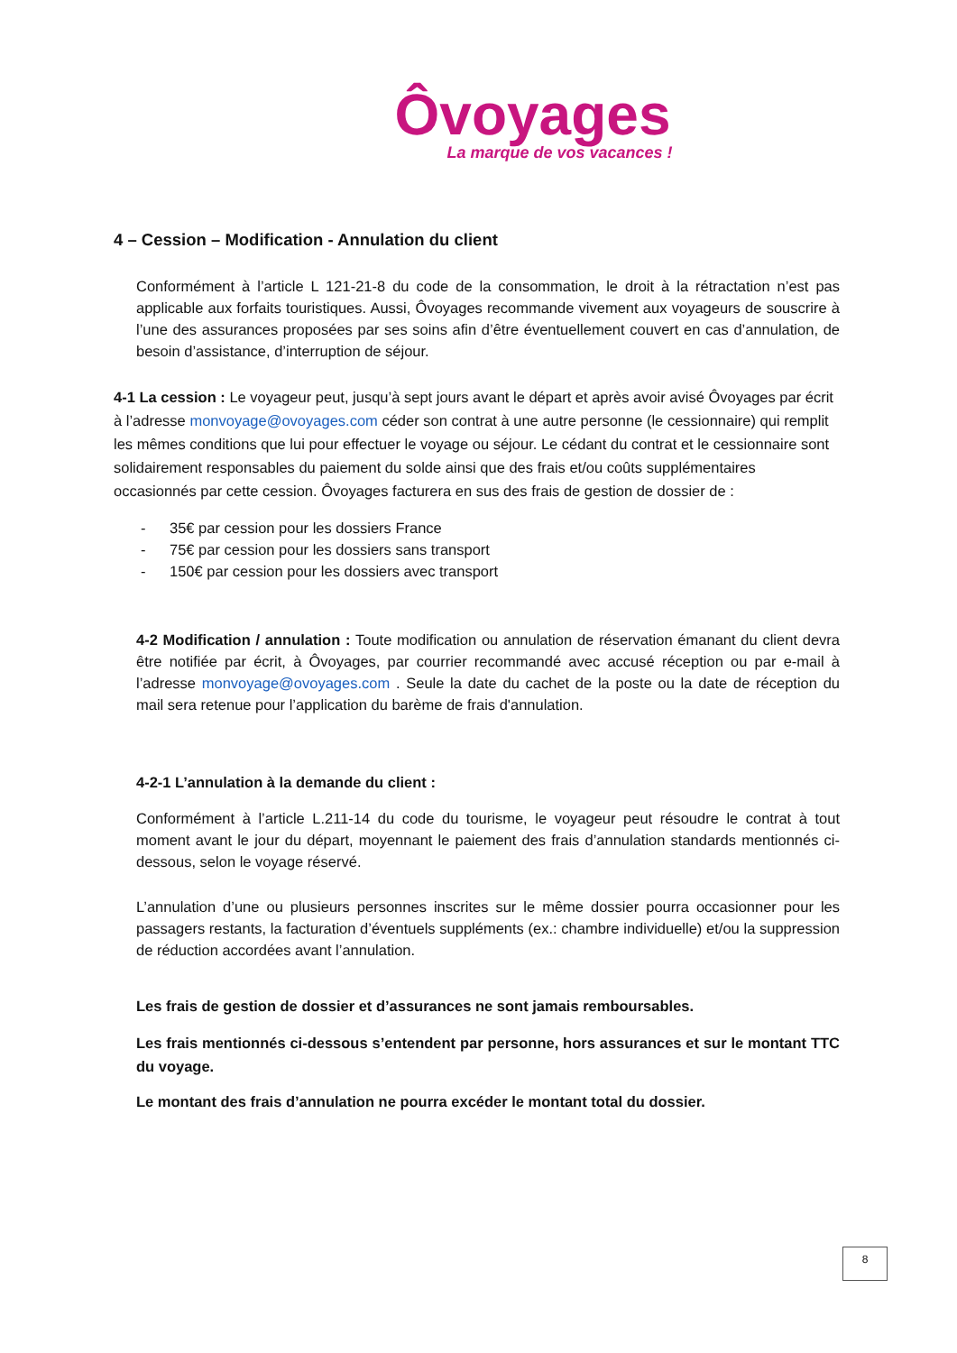Ôvoyages
La marque de vos vacances !
4 – Cession – Modification - Annulation du client
Conformément à l’article L 121-21-8 du code de la consommation, le droit à la rétractation n’est pas applicable aux forfaits touristiques. Aussi, Ôvoyages recommande vivement aux voyageurs de souscrire à l’une des assurances proposées par ses soins afin d’être éventuellement couvert en cas d’annulation, de besoin d’assistance, d’interruption de séjour.
4-1 La cession : Le voyageur peut, jusqu’à sept jours avant le départ et après avoir avisé Ôvoyages par écrit à l’adresse monvoyage@ovoyages.com céder son contrat à une autre personne (le cessionnaire) qui remplit les mêmes conditions que lui pour effectuer le voyage ou séjour. Le cédant du contrat et le cessionnaire sont solidairement responsables du paiement du solde ainsi que des frais et/ou coûts supplémentaires occasionnés par cette cession. Ôvoyages facturera en sus des frais de gestion de dossier de :
- 35€ par cession pour les dossiers France
- 75€ par cession pour les dossiers sans transport
- 150€ par cession pour les dossiers avec transport
4-2 Modification / annulation : Toute modification ou annulation de réservation émanant du client devra être notifiée par écrit, à Ôvoyages, par courrier recommandé avec accusé réception ou par e-mail à l’adresse monvoyage@ovoyages.com . Seule la date du cachet de la poste ou la date de réception du mail sera retenue pour l’application du barème de frais d'annulation.
4-2-1 L’annulation à la demande du client :
Conformément à l’article L.211-14 du code du tourisme, le voyageur peut résoudre le contrat à tout moment avant le jour du départ, moyennant le paiement des frais d’annulation standards mentionnés ci-dessous, selon le voyage réservé.
L’annulation d’une ou plusieurs personnes inscrites sur le même dossier pourra occasionner pour les passagers restants, la facturation d’éventuels suppléments (ex.: chambre individuelle) et/ou la suppression de réduction accordées avant l’annulation.
Les frais de gestion de dossier et d’assurances ne sont jamais remboursables.
Les frais mentionnés ci-dessous s’entendent par personne, hors assurances et sur le montant TTC du voyage.
Le montant des frais d’annulation ne pourra excéder le montant total du dossier.
8